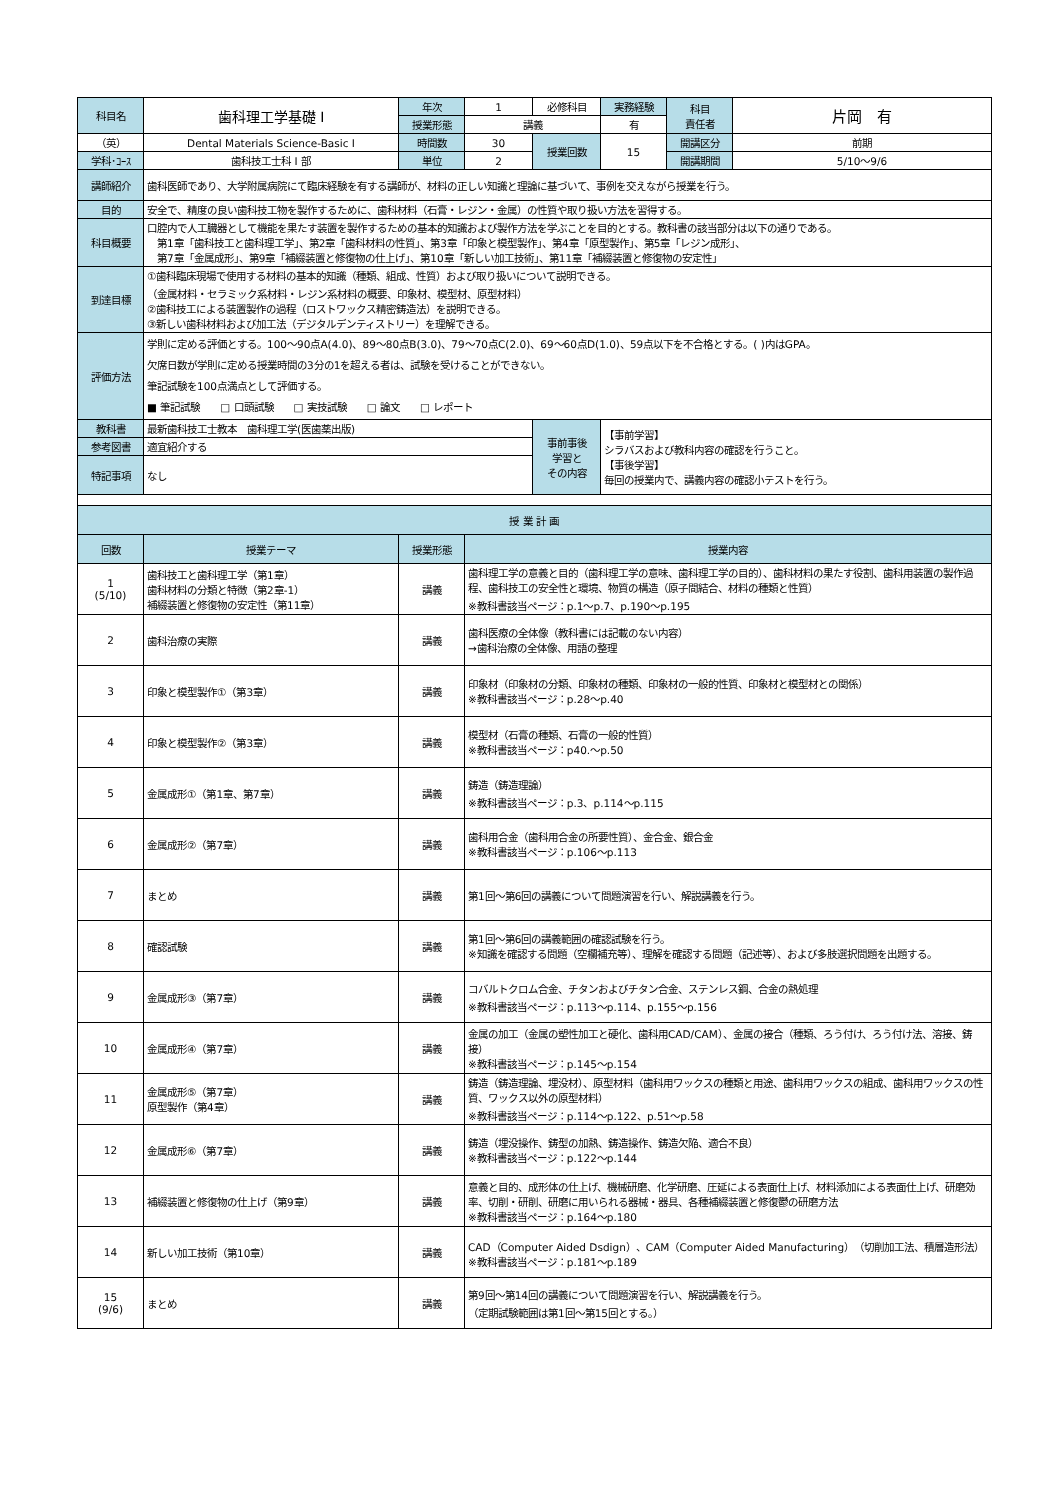| 科目名 | 歯科理工学基礎 I | 年次 | 1 | 必修科目 | 実務経験 | 科目 責任者 | 片岡 有 |
| | | 授業形態 | 講義 | | 有 | | |
| （英） | Dental Materials Science-Basic I | 時間数 | 30 | 授業回数 | 15 | 開講区分 | 前期 |
| 学科･ｺｰｽ | 歯科技工士科 I 部 | 単位 | 2 | | | 開講期間 | 5/10～9/6 |
| 講師紹介 | 歯科医師であり、大学附属病院にて臨床経験を有する講師が、材料の正しい知識と理論に基づいて、事例を交えながら授業を行う。 | | | | | | |
| 目的 | 安全で、精度の良い歯科技工物を製作するために、歯科材料（石膏・レジン・金属）の性質や取り扱い方法を習得する。 | | | | | | |
| 科目概要 | 口腔内で人工臓器として機能を果たす装置を製作するための基本的知識および製作方法を学ぶことを目的とする。教科書の該当部分は以下の通りである。 第1章「歯科技工と歯科理工学」、第2章「歯科材料の性質」、第3章「印象と模型製作」、第4章「原型製作」、第5章「レジン成形」、 第7章「金属成形」、第9章「補綴装置と修復物の仕上げ」、第10章「新しい加工技術」、第11章「補綴装置と修復物の安定性」 | | | | | | |
| 到達目標 | ①歯科臨床現場で使用する材料の基本的知識（種類、組成、性質）および取り扱いについて説明できる。 （金属材料・セラミック系材料・レジン系材料の概要、印象材、模型材、原型材料） ②歯科技工による装置製作の過程（ロストワックス精密鋳造法）を説明できる。 ③新しい歯科材料および加工法（デジタルデンティストリー）を理解できる。 | | | | | | |
| 評価方法 | 学則に定める評価とする。100～90点A(4.0)、89～80点B(3.0)、79～70点C(2.0)、69～60点D(1.0)、59点以下を不合格とする。( )内はGPA。 欠席日数が学則に定める授業時間の3分の1を超える者は、試験を受けることができない。 筆記試験を100点満点として評価する。 ■ 筆記試験 □ 口頭試験 □ 実技試験 □ 論文 □ レポート | | | | | | |
| 教科書 | 最新歯科技工士教本 歯科理工学(医歯薬出版) | | | 事前事後 学習と その内容 | 【事前学習】 シラバスおよび教科内容の確認を行うこと。 【事後学習】 毎回の授業内で、講義内容の確認小テストを行う。 | | |
| 参考図書 | 適宜紹介する | | | | | | |
| 特記事項 | なし | | | | | | |
| 授 業 計 画 | | | |
| --- | --- | --- | --- |
| 回数 | 授業テーマ | 授業形態 | 授業内容 |
| 1 (5/10) | 歯科技工と歯科理工学（第1章） 歯科材料の分類と特徴（第2章-1） 補綴装置と修復物の安定性（第11章） | 講義 | 歯科理工学の意義と目的（歯科理工学の意味、歯科理工学の目的）、歯科材料の果たす役割、歯科用装置の製作過程、歯科技工の安全性と環境、物質の構造（原子間結合、材料の種類と性質） ※教科書該当ページ：p.1～p.7、p.190～p.195 |
| 2 | 歯科治療の実際 | 講義 | 歯科医療の全体像（教科書には記載のない内容） →歯科治療の全体像、用語の整理 |
| 3 | 印象と模型製作①（第3章） | 講義 | 印象材（印象材の分類、印象材の種類、印象材の一般的性質、印象材と模型材との関係） ※教科書該当ページ：p.28～p.40 |
| 4 | 印象と模型製作②（第3章） | 講義 | 模型材（石膏の種類、石膏の一般的性質） ※教科書該当ページ：p40.～p.50 |
| 5 | 金属成形①（第1章、第7章） | 講義 | 鋳造（鋳造理論） ※教科書該当ページ：p.3、p.114～p.115 |
| 6 | 金属成形②（第7章） | 講義 | 歯科用合金（歯科用合金の所要性質）、金合金、銀合金 ※教科書該当ページ：p.106～p.113 |
| 7 | まとめ | 講義 | 第1回～第6回の講義について問題演習を行い、解説講義を行う。 |
| 8 | 確認試験 | 講義 | 第1回～第6回の講義範囲の確認試験を行う。 ※知識を確認する問題（空欄補充等）、理解を確認する問題（記述等）、および多肢選択問題を出題する。 |
| 9 | 金属成形③（第7章） | 講義 | コバルトクロム合金、チタンおよびチタン合金、ステンレス鋼、合金の熱処理 ※教科書該当ページ：p.113～p.114、p.155～p.156 |
| 10 | 金属成形④（第7章） | 講義 | 金属の加工（金属の塑性加工と硬化、歯科用CAD/CAM）、金属の接合（種類、ろう付け、ろう付け法、溶接、鋳接） ※教科書該当ページ：p.145～p.154 |
| 11 | 金属成形⑤（第7章） 原型製作（第4章） | 講義 | 鋳造（鋳造理論、埋没材）、原型材料（歯科用ワックスの種類と用途、歯科用ワックスの組成、歯科用ワックスの性質、ワックス以外の原型材料） ※教科書該当ページ：p.114～p.122、p.51～p.58 |
| 12 | 金属成形⑥（第7章） | 講義 | 鋳造（埋没操作、鋳型の加熱、鋳造操作、鋳造欠陥、適合不良） ※教科書該当ページ：p.122～p.144 |
| 13 | 補綴装置と修復物の仕上げ（第9章） | 講義 | 意義と目的、成形体の仕上げ、機械研磨、化学研磨、圧延による表面仕上げ、材料添加による表面仕上げ、研磨効率、切削・研削、研磨に用いられる器械・器具、各種補綴装置と修復鬱の研磨方法 ※教科書該当ページ：p.164～p.180 |
| 14 | 新しい加工技術（第10章） | 講義 | CAD（Computer Aided Dsdign）、CAM（Computer Aided Manufacturing）（切削加工法、積層造形法） ※教科書該当ページ：p.181～p.189 |
| 15 (9/6) | まとめ | 講義 | 第9回～第14回の講義について問題演習を行い、解説講義を行う。 （定期試験範囲は第1回～第15回とする。） |